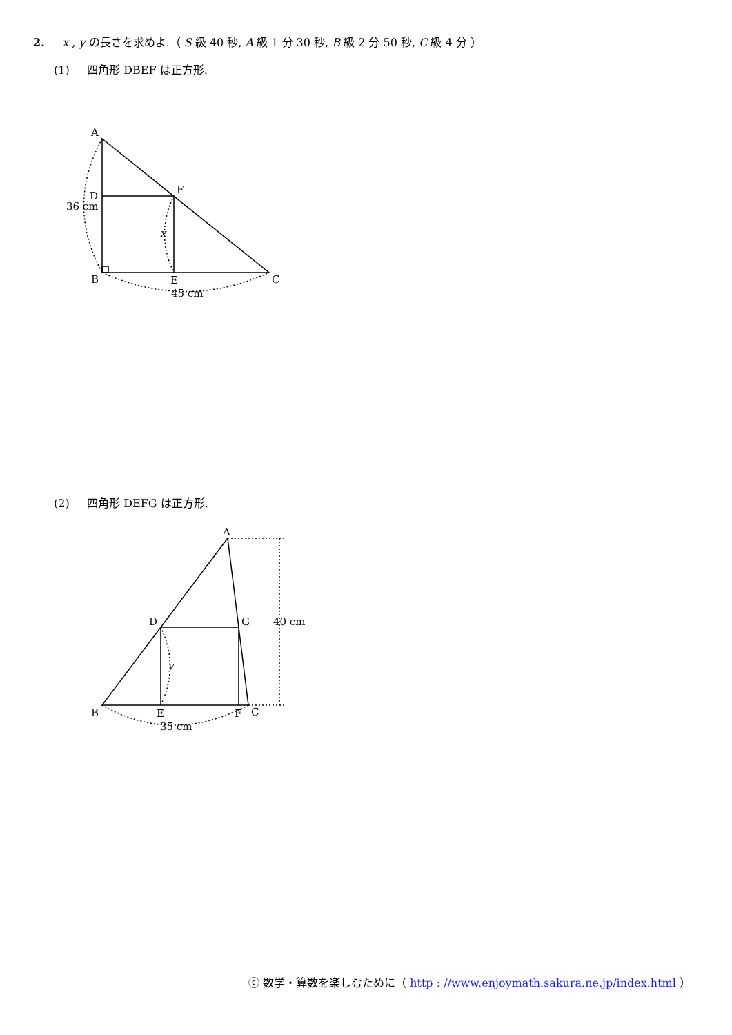2. x , y の長さを求めよ.（ S 級 40 秒, A 級 1 分 30 秒, B 級 2 分 50 秒, C 級 4 分 ）
(1) 四角形 DBEF は正方形.
A
D
F
36 cm
x
B
E
C
45 cm
(2) 四角形 DEFG は正方形.
A
D
G
40 cm
y
B
E
F
C
35 cm
ⓒ 数学・算数を楽しむために（ http : //www.enjoymath.sakura.ne.jp/index.html ）